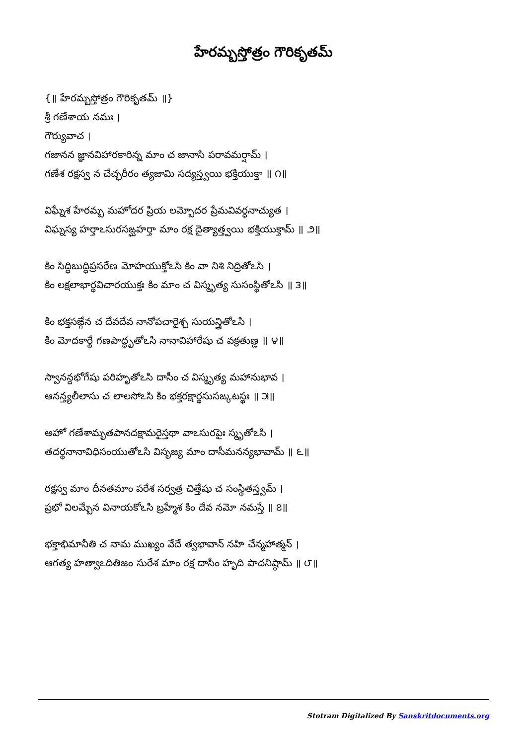హేరమ్బస్తోత్రం గౌరికృతమ్
{॥ హేరమ్బస్తోత్రం గౌరికృతమ్ ॥}
శ్రీ గణేశాయ నమః ।
గౌర్యువాచ ।
గజానన జ్ఞానవిహారకారిన్న మాం చ జానాసి పరావమర్షామ్ ।
గణేశ రక్షస్వ న చేచ్ఛరీరం త్యజామి సద్యస్త్వయి భక్తియుక్తా ॥ ౧॥
విఘ్నేశ హేరమ్బ మహోదర ప్రియ లమ్బోదర ప్రేమవివర్ధనాచ్యుత ।
విఘ్నస్య హర్తాఽసురసఙ్ఘహర్తా మాం రక్ష దైత్యాత్త్వయి భక్తియుక్తామ్ ॥ ౨॥
కిం సిద్ధిబుద్ధిప్రసరేణ మోహయుక్తోఽసి కిం వా నిశి నిద్రితోఽసి ।
కిం లక్షలాభార్థవిచారయుక్తః కిం మాం చ విస్మృత్య సుసంస్థితోఽసి ॥ ౩॥
కిం భక్తసఙ్గేన చ దేవదేవ నానోపచారైశ్చ సుయన్త్రితోఽసి ।
కిం మోదకార్థే గణపాద్ధృతోఽసి నానావిహారేషు చ వక్రతుణ్డ ॥ ౪॥
స్వానన్దభోగేషు పరిహృతోఽసి దాసీం చ విస్మృత్య మహానుభావ ।
ఆనన్త్యలీలాసు చ లాలసోఽసి కిం భక్తరక్షార్థసుసఙ్కటస్థః ॥ ౫॥
అహో గణేశామృతపానదక్షామరైస్తథా వాఽసురపైః స్మృతోఽసి ।
తదర్థనానావిధిసంయుతోఽసి విసృజ్య మాం దాసీమనన్యభావామ్ ॥ ౬॥
రక్షస్వ మాం దీనతమాం పరేశ సర్వత్ర చిత్తేషు చ సంస్థితస్త్వమ్ ।
ప్రభో విలమ్బేన వినాయకోఽసి బ్రహ్మేశ కిం దేవ నమో నమస్తే ॥ ౭॥
భక్తాభిమానీతి చ నామ ముఖ్యం వేదే త్వభావాన్ నహి చేన్మహాత్మన్ ।
ఆగత్య హత్వాఽదితిజం సురేశ మాం రక్ష దాసీం హృది పాదనిష్ఠామ్ ॥ ౮॥
Stotram Digitalized By Sanskritdocuments.org